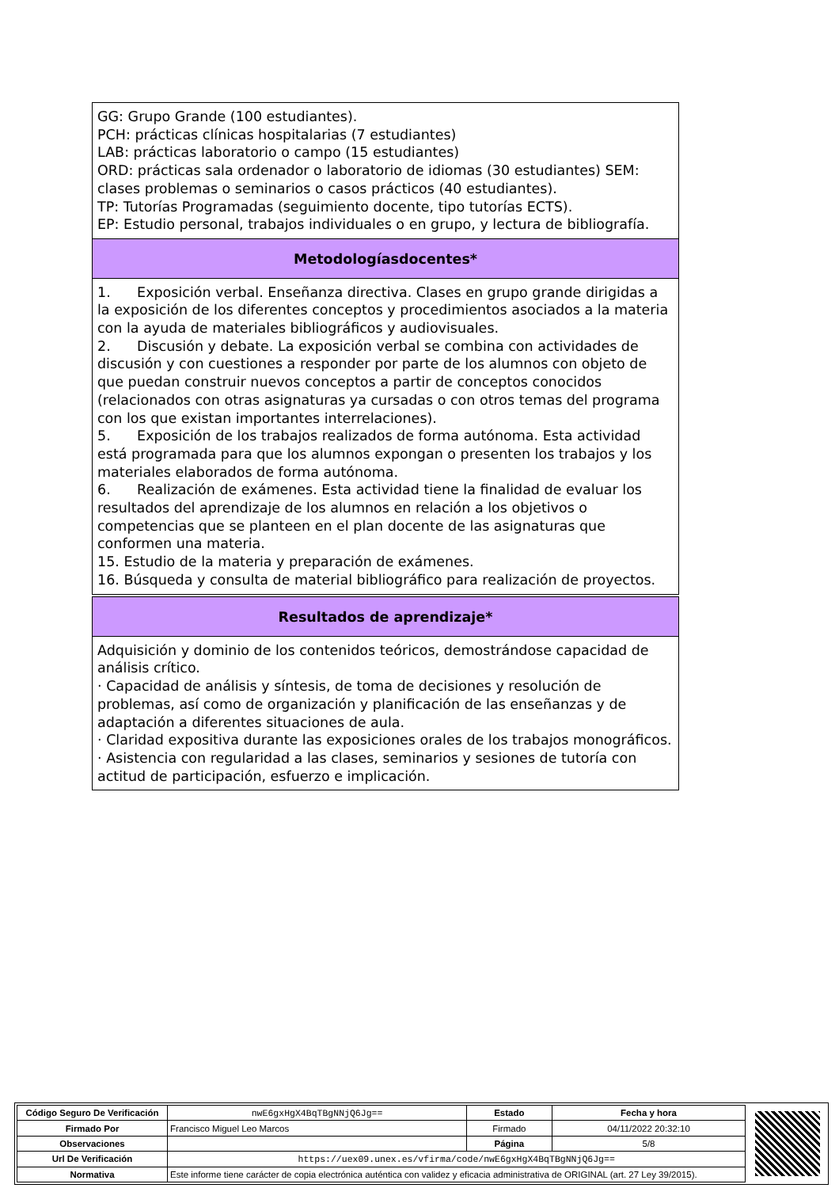GG: Grupo Grande (100 estudiantes).
PCH: prácticas clínicas hospitalarias (7 estudiantes)
LAB: prácticas laboratorio o campo (15 estudiantes)
ORD: prácticas sala ordenador o laboratorio de idiomas (30 estudiantes) SEM: clases problemas o seminarios o casos prácticos (40 estudiantes).
TP: Tutorías Programadas (seguimiento docente, tipo tutorías ECTS).
EP: Estudio personal, trabajos individuales o en grupo, y lectura de bibliografía.
Metodologíasdocentes*
1. Exposición verbal. Enseñanza directiva. Clases en grupo grande dirigidas a la exposición de los diferentes conceptos y procedimientos asociados a la materia con la ayuda de materiales bibliográficos y audiovisuales.
2. Discusión y debate. La exposición verbal se combina con actividades de discusión y con cuestiones a responder por parte de los alumnos con objeto de que puedan construir nuevos conceptos a partir de conceptos conocidos (relacionados con otras asignaturas ya cursadas o con otros temas del programa con los que existan importantes interrelaciones).
5. Exposición de los trabajos realizados de forma autónoma. Esta actividad está programada para que los alumnos expongan o presenten los trabajos y los materiales elaborados de forma autónoma.
6. Realización de exámenes. Esta actividad tiene la finalidad de evaluar los resultados del aprendizaje de los alumnos en relación a los objetivos o competencias que se planteen en el plan docente de las asignaturas que conformen una materia.
15. Estudio de la materia y preparación de exámenes.
16. Búsqueda y consulta de material bibliográfico para realización de proyectos.
Resultados de aprendizaje*
Adquisición y dominio de los contenidos teóricos, demostrándose capacidad de análisis crítico.
· Capacidad de análisis y síntesis, de toma de decisiones y resolución de problemas, así como de organización y planificación de las enseñanzas y de adaptación a diferentes situaciones de aula.
· Claridad expositiva durante las exposiciones orales de los trabajos monográficos. · Asistencia con regularidad a las clases, seminarios y sesiones de tutoría con actitud de participación, esfuerzo e implicación.
| Código Seguro De Verificación | nwE6gxHgX4BqTBgNNjQ6Jg== | Estado | Fecha y hora |
| Firmado Por | Francisco Miguel Leo Marcos | Firmado | 04/11/2022 20:32:10 |
| Observaciones | | Página | 5/8 |
| Url De Verificación | https://uex09.unex.es/vfirma/code/nwE6gxHgX4BqTBgNNjQ6Jg== | | |
| Normativa | Este informe tiene carácter de copia electrónica auténtica con validez y eficacia administrativa de ORIGINAL (art. 27 Ley 39/2015). | | |